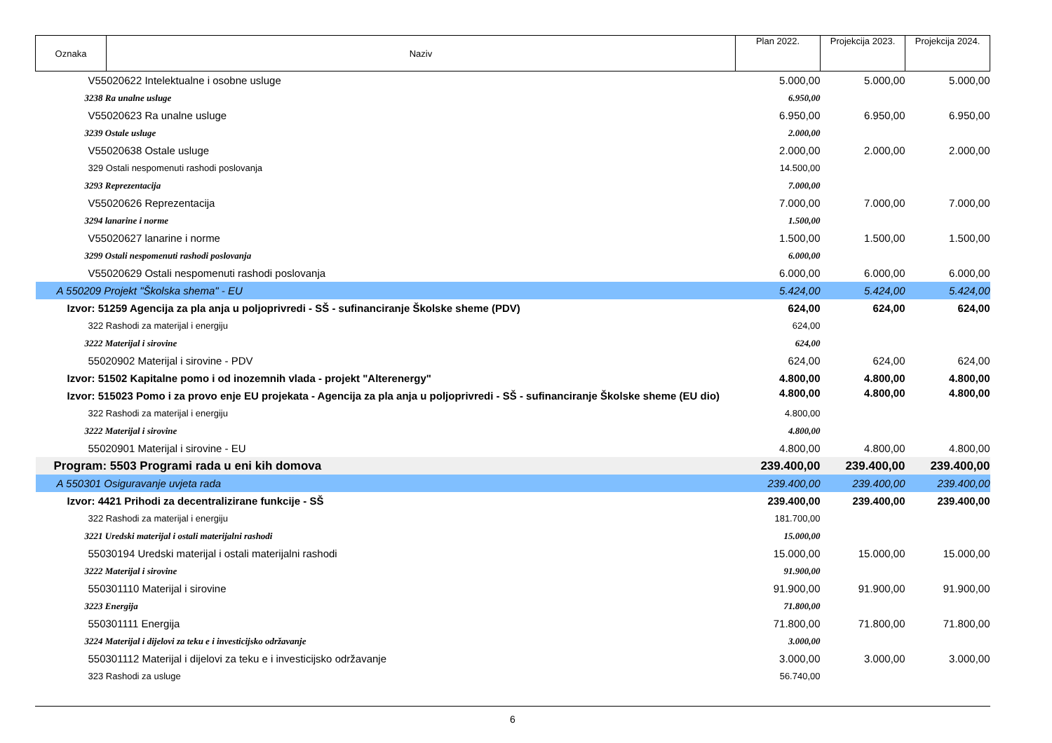| Oznaka | Naziv | Plan 2022. | Projekcija 2023. | Projekcija 2024. |
| V55020622 Intelektualne i osobne usluge | | 5.000,00 | 5.000,00 | 5.000,00 |
| 3238 Ra unalne usluge | | 6.950,00 | | |
| V55020623 Ra unalne usluge | | 6.950,00 | 6.950,00 | 6.950,00 |
| 3239 Ostale usluge | | 2.000,00 | | |
| V55020638 Ostale usluge | | 2.000,00 | 2.000,00 | 2.000,00 |
| 329 Ostali nespomenuti rashodi poslovanja | | 14.500,00 | | |
| 3293 Reprezentacija | | 7.000,00 | | |
| V55020626 Reprezentacija | | 7.000,00 | 7.000,00 | 7.000,00 |
| 3294 lanarine i norme | | 1.500,00 | | |
| V55020627 lanarine i norme | | 1.500,00 | 1.500,00 | 1.500,00 |
| 3299 Ostali nespomenuti rashodi poslovanja | | 6.000,00 | | |
| V55020629 Ostali nespomenuti rashodi poslovanja | | 6.000,00 | 6.000,00 | 6.000,00 |
| A 550209 Projekt "Školska shema" - EU | | 5.424,00 | 5.424,00 | 5.424,00 |
| Izvor: 51259 Agencija za pla anja u poljoprivredi - SŠ - sufinanciranje Školske sheme (PDV) | | 624,00 | 624,00 | 624,00 |
| 322 Rashodi za materijal i energiju | | 624,00 | | |
| 3222 Materijal i sirovine | | 624,00 | | |
| 55020902 Materijal i sirovine - PDV | | 624,00 | 624,00 | 624,00 |
| Izvor: 51502 Kapitalne pomo i od inozemnih vlada - projekt "Alterenergy" | | 4.800,00 | 4.800,00 | 4.800,00 |
| Izvor: 515023 Pomo i za provo enje EU projekata - Agencija za pla anja u poljoprivredi - SŠ - sufinanciranje Školske sheme (EU dio) | | 4.800,00 | 4.800,00 | 4.800,00 |
| 322 Rashodi za materijal i energiju | | 4.800,00 | | |
| 3222 Materijal i sirovine | | 4.800,00 | | |
| 55020901 Materijal i sirovine - EU | | 4.800,00 | 4.800,00 | 4.800,00 |
| Program: 5503 Programi rada u eni kih domova | | 239.400,00 | 239.400,00 | 239.400,00 |
| A 550301 Osiguravanje uvjeta rada | | 239.400,00 | 239.400,00 | 239.400,00 |
| Izvor: 4421 Prihodi za decentralizirane funkcije - SŠ | | 239.400,00 | 239.400,00 | 239.400,00 |
| 322 Rashodi za materijal i energiju | | 181.700,00 | | |
| 3221 Uredski materijal i ostali materijalni rashodi | | 15.000,00 | | |
| 55030194 Uredski materijal i ostali materijalni rashodi | | 15.000,00 | 15.000,00 | 15.000,00 |
| 3222 Materijal i sirovine | | 91.900,00 | | |
| 550301110 Materijal i sirovine | | 91.900,00 | 91.900,00 | 91.900,00 |
| 3223 Energija | | 71.800,00 | | |
| 550301111 Energija | | 71.800,00 | 71.800,00 | 71.800,00 |
| 3224 Materijal i dijelovi za teku e i investicijsko održavanje | | 3.000,00 | | |
| 550301112 Materijal i dijelovi za teku e i investicijsko održavanje | | 3.000,00 | 3.000,00 | 3.000,00 |
| 323 Rashodi za usluge | | 56.740,00 | | |
6